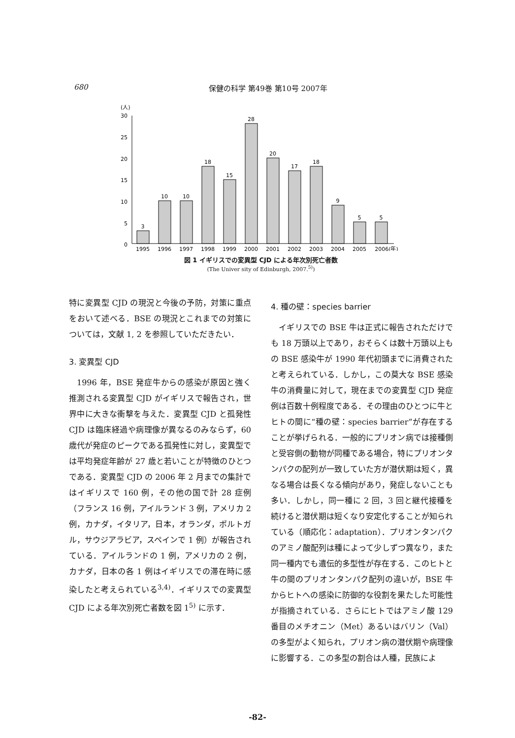680
保健の科学 第49巻 第10号 2007年
(人)
30
25
20
15
10
5
0
3
10
10
18
15
28
20
17
18
9
5
5
1995
1996
1997
1998
1999
2000
2001
2002
2003
2004
2005
2006(年)
図 1 イギリスでの変異型 CJD による年次別死亡者数
(The Univer sity of Edinburgh, 2007.<sup>5)</sup>)
特に変異型 CJD の現況と今後の予防，対策に重点をおいて述べる．BSE の現況とこれまでの対策については，文献 1, 2 を参照していただきたい．
3. 変異型 CJD
1996 年，BSE 発症牛からの感染が原因と強く推測される変異型 CJD がイギリスで報告され，世界中に大きな衝撃を与えた．変異型 CJD と孤発性 CJD は臨床経過や病理像が異なるのみならず，60 歳代が発症のピークである孤発性に対し，変異型では平均発症年齢が 27 歳と若いことが特徴のひとつである．変異型 CJD の 2006 年 2 月までの集計ではイギリスで 160 例，その他の国で計 28 症例（フランス 16 例，アイルランド 3 例，アメリカ 2 例，カナダ，イタリア，日本，オランダ，ポルトガル，サウジアラビア，スペインで 1 例）が報告されている．アイルランドの 1 例，アメリカの 2 例，カナダ，日本の各 1 例はイギリスでの滞在時に感染したと考えられている<sup>3,4)</sup>．イギリスでの変異型 CJD による年次別死亡者数を図 1<sup>5)</sup> に示す．
4. 種の壁：species barrier
イギリスでの BSE 牛は正式に報告されただけでも 18 万頭以上であり，おそらくは数十万頭以上もの BSE 感染牛が 1990 年代初頭までに消費されたと考えられている．しかし，この莫大な BSE 感染牛の消費量に対して，現在までの変異型 CJD 発症例は百数十例程度である．その理由のひとつに牛とヒトの間に“種の壁：species barrier”が存在することが挙げられる．一般的にプリオン病では接種側と受容側の動物が同種である場合，特にプリオンタンパクの配列が一致していた方が潜伏期は短く，異なる場合は長くなる傾向があり，発症しないことも多い．しかし，同一種に 2 回，3 回と継代接種を続けると潜伏期は短くなり安定化することが知られている（順応化：adaptation）．プリオンタンパクのアミノ酸配列は種によって少しずつ異なり，また同一種内でも遺伝的多型性が存在する．このヒトと牛の間のプリオンタンパク配列の違いが，BSE 牛からヒトへの感染に防御的な役割を果たした可能性が指摘されている．さらにヒトではアミノ酸 129 番目のメチオニン（Met）あるいはバリン（Val）の多型がよく知られ，プリオン病の潜伏期や病理像に影響する．この多型の割合は人種，民族によ
-82-